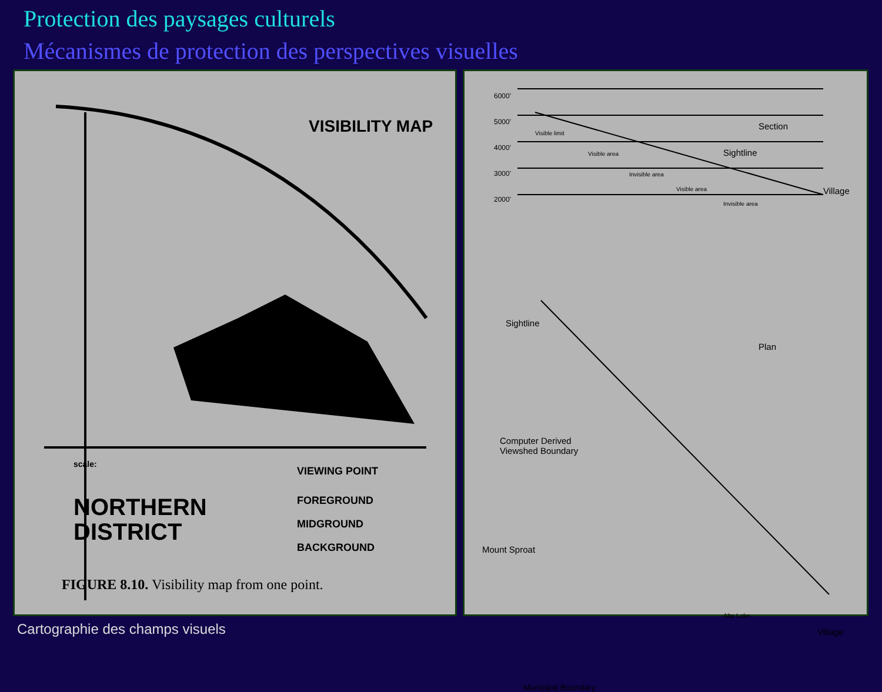Protection des paysages culturels
Mécanismes de protection des perspectives visuelles
VISIBILITY MAP
VIEWING POINT
FOREGROUND
MIDGROUND
BACKGROUND
scale:
NORTHERN
DISTRICT
FIGURE 8.10. Visibility map from one point.
6000'
5000'
4000'
3000'
2000'
Section
Sightline
Village
Visible limit
Visible area
Invisible area
Visible area
Invisible area
Sightline
Plan
Computer Derived
Viewshed Boundary
Mount Sproat
Alta Lake
Village
Municipal Boundary
Cartographie des champs visuels